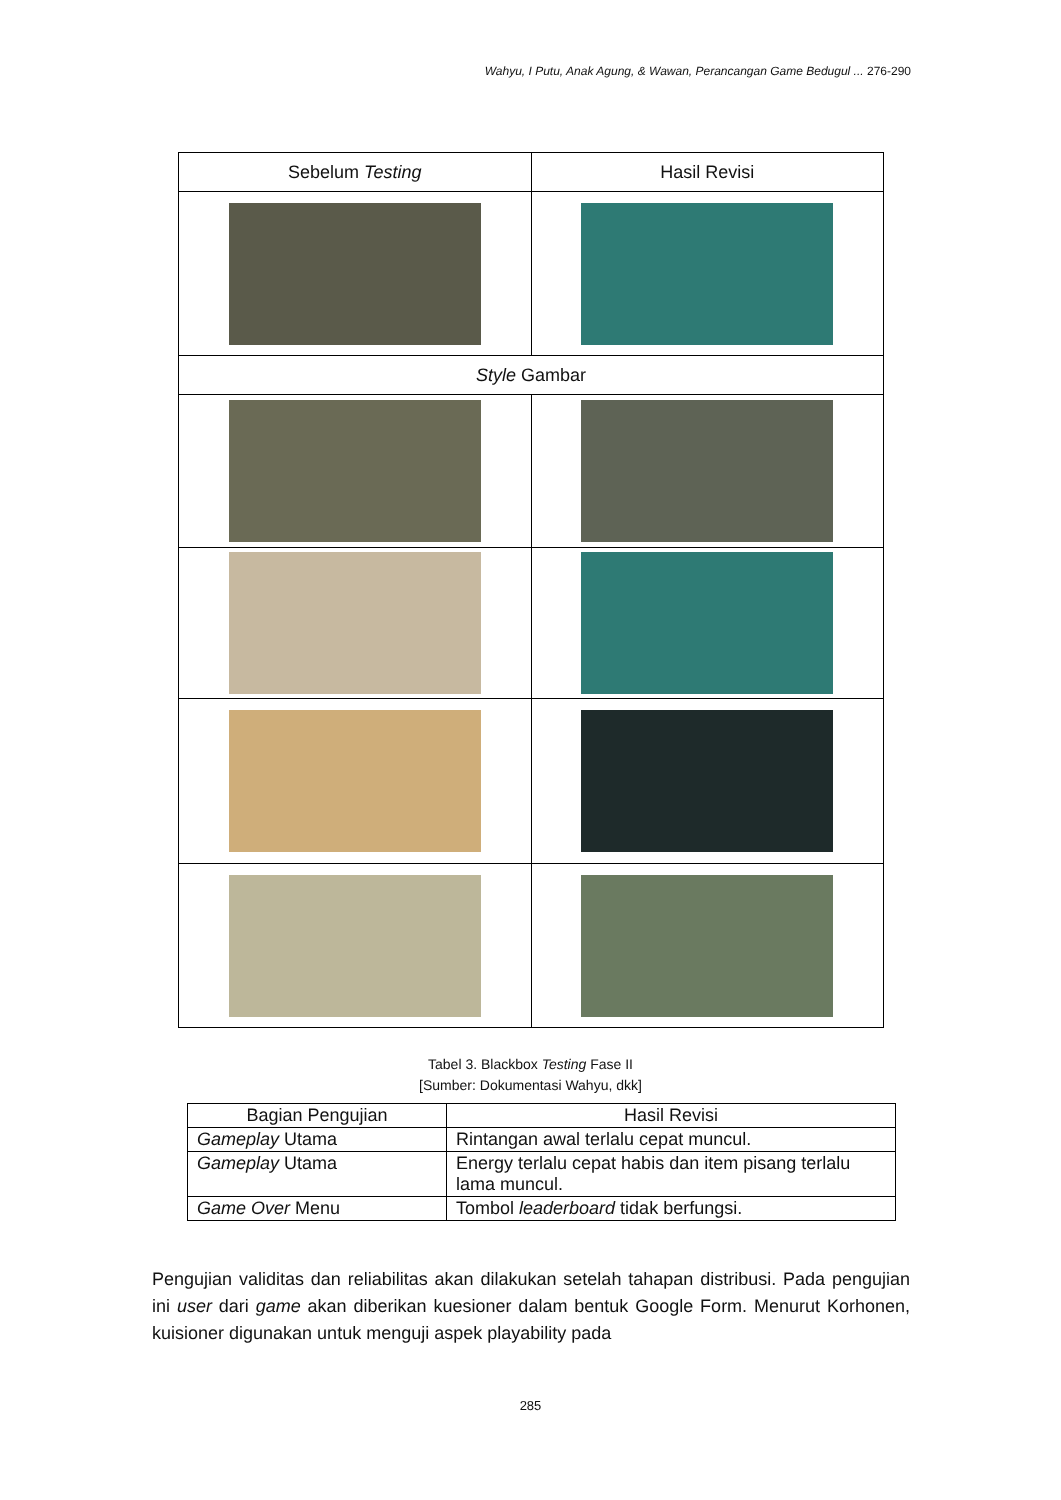Wahyu, I Putu, Anak Agung, & Wawan, Perancangan Game Bedugul ... 276-290
| Sebelum Testing | Hasil Revisi |
| Style Gambar | |
Tabel 3. Blackbox Testing Fase II
[Sumber: Dokumentasi Wahyu, dkk]
| Bagian Pengujian | Hasil Revisi |
| --- | --- |
| Gameplay Utama | Rintangan awal terlalu cepat muncul. |
| Gameplay Utama | Energy terlalu cepat habis dan item pisang terlalu lama muncul. |
| Game Over Menu | Tombol leaderboard tidak berfungsi. |
Pengujian validitas dan reliabilitas akan dilakukan setelah tahapan distribusi. Pada pengujian ini user dari game akan diberikan kuesioner dalam bentuk Google Form. Menurut Korhonen, kuisioner digunakan untuk menguji aspek playability pada
285